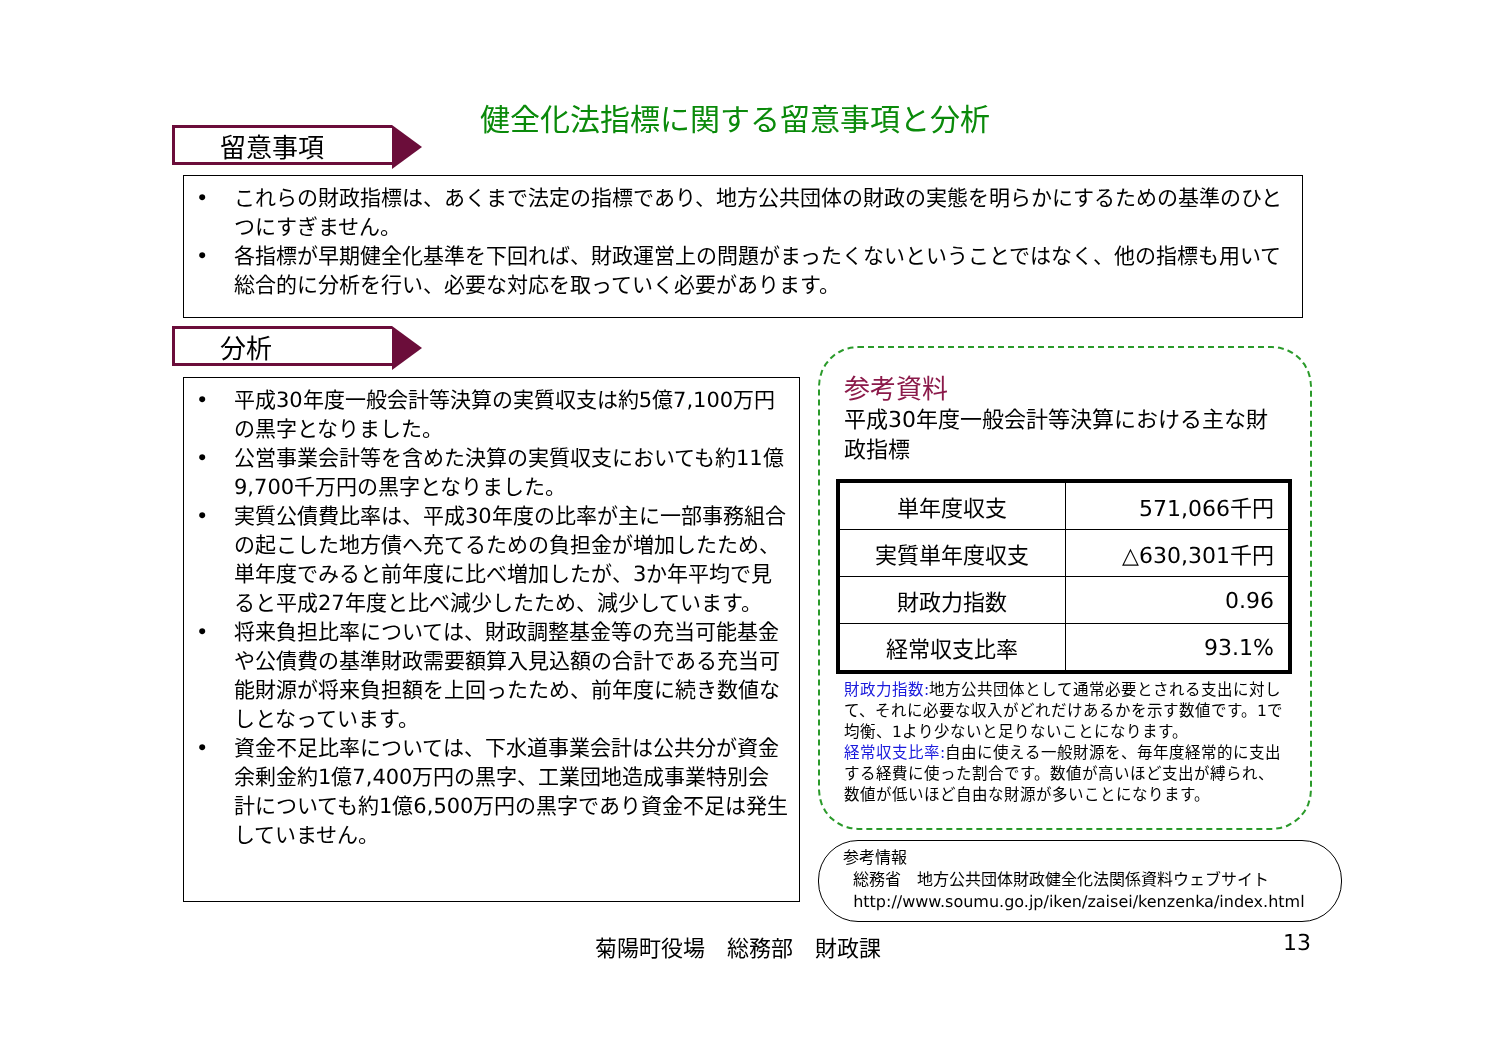健全化法指標に関する留意事項と分析
留意事項
• これらの財政指標は、あくまで法定の指標であり、地方公共団体の財政の実態を明らかにするための基準のひとつにすぎません。
• 各指標が早期健全化基準を下回れば、財政運営上の問題がまったくないということではなく、他の指標も用いて総合的に分析を行い、必要な対応を取っていく必要があります。
分析
• 平成30年度一般会計等決算の実質収支は約5億7,100万円の黒字となりました。
• 公営事業会計等を含めた決算の実質収支においても約11億9,700千万円の黒字となりました。
• 実質公債費比率は、平成30年度の比率が主に一部事務組合の起こした地方債へ充てるための負担金が増加したため、単年度でみると前年度に比べ増加したが、3か年平均で見ると平成27年度と比べ減少したため、減少しています。
• 将来負担比率については、財政調整基金等の充当可能基金や公債費の基準財政需要額算入見込額の合計である充当可能財源が将来負担額を上回ったため、前年度に続き数値なしとなっています。
• 資金不足比率については、下水道事業会計は公共分が資金余剰金約1億7,400万円の黒字、工業団地造成事業特別会計についても約1億6,500万円の黒字であり資金不足は発生していません。
参考資料
平成30年度一般会計等決算における主な財政指標
| 単年度収支 | 571,066千円 |
| 実質単年度収支 | △630,301千円 |
| 財政力指数 | 0.96 |
| 経常収支比率 | 93.1% |
財政力指数: 地方公共団体として通常必要とされる支出に対して、それに必要な収入がどれだけあるかを示す数値です。1で均衡、1より少ないと足りないことになります。
経常収支比率: 自由に使える一般財源を、毎年度経常的に支出する経費に使った割合です。数値が高いほど支出が縛られ、数値が低いほど自由な財源が多いことになります。
参考情報
総務省　地方公共団体財政健全化法関係資料ウェブサイト
http://www.soumu.go.jp/iken/zaisei/kenzenka/index.html
菊陽町役場　総務部　財政課 13